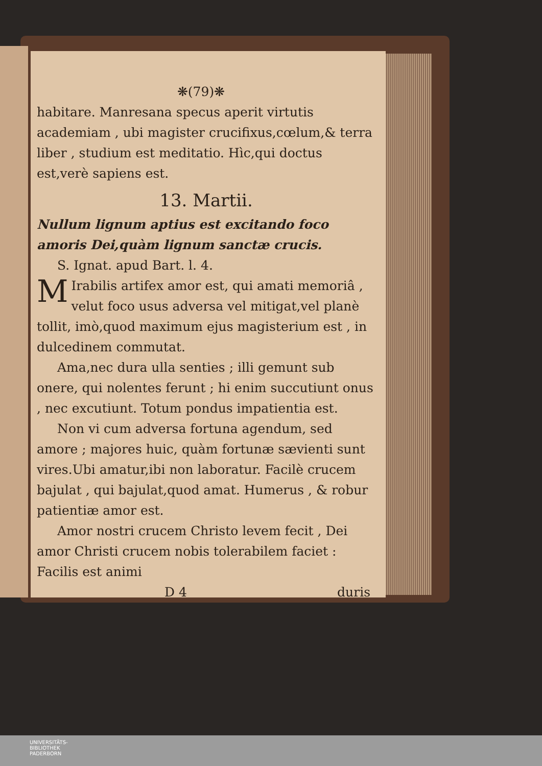❋(79)❋
habitare. Manresana specus aperit virtutis academiam , ubi magister crucifixus,cœlum,& terra liber , studium est meditatio. Hìc,qui doctus est,verè sapiens est.
13. Martii.
Nullum lignum aptius est excitando foco amoris Dei,quàm lignum sanctæ crucis.
S. Ignat. apud Bart. l. 4.
MIrabilis artifex amor est, qui amati memoriâ , velut foco usus adversa vel mitigat,vel planè tollit, imò,quod maximum ejus magisterium est , in dulcedinem commutat.
Ama,nec dura ulla senties ; illi gemunt sub onere, qui nolentes ferunt ; hi enim succutiunt onus , nec excutiunt. Totum pondus impatientia est.
Non vi cum adversa fortuna agendum, sed amore ; majores huic, quàm fortunæ sævienti sunt vires.Ubi amatur,ibi non laboratur. Facilè crucem bajulat , qui bajulat,quod amat. Humerus , & robur patientiæ amor est.
Amor nostri crucem Christo levem fecit , Dei amor Christi crucem nobis tolerabilem faciet : Facilis est animi
D 4 duris
UNIVERSITÄTS-
BIBLIOTHEK
PADERBORN